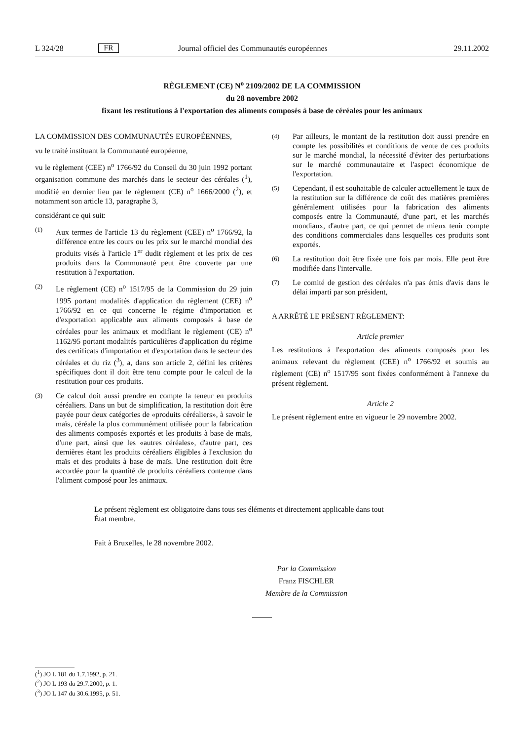L 324/28 FR Journal officiel des Communautés européennes 29.11.2002
RÈGLEMENT (CE) N<sup>o</sup> 2109/2002 DE LA COMMISSION
du 28 novembre 2002
fixant les restitutions à l'exportation des aliments composés à base de céréales pour les animaux
LA COMMISSION DES COMMUNAUTÉS EUROPÉENNES,
vu le traité instituant la Communauté européenne,
vu le règlement (CEE) n<sup>o</sup> 1766/92 du Conseil du 30 juin 1992 portant organisation commune des marchés dans le secteur des céréales (<sup>1</sup>), modifié en dernier lieu par le règlement (CE) n<sup>o</sup> 1666/2000 (<sup>2</sup>), et notamment son article 13, paragraphe 3,
considérant ce qui suit:
(1) Aux termes de l'article 13 du règlement (CEE) n<sup>o</sup> 1766/92, la différence entre les cours ou les prix sur le marché mondial des produits visés à l'article 1<sup>er</sup> dudit règlement et les prix de ces produits dans la Communauté peut être couverte par une restitution à l'exportation.
(2) Le règlement (CE) n<sup>o</sup> 1517/95 de la Commission du 29 juin 1995 portant modalités d'application du règlement (CEE) n<sup>o</sup> 1766/92 en ce qui concerne le régime d'importation et d'exportation applicable aux aliments composés à base de céréales pour les animaux et modifiant le règlement (CE) n<sup>o</sup> 1162/95 portant modalités particulières d'application du régime des certificats d'importation et d'exportation dans le secteur des céréales et du riz (<sup>3</sup>), a, dans son article 2, défini les critères spécifiques dont il doit être tenu compte pour le calcul de la restitution pour ces produits.
(3) Ce calcul doit aussi prendre en compte la teneur en produits céréaliers. Dans un but de simplification, la restitution doit être payée pour deux catégories de «produits céréaliers», à savoir le maïs, céréale la plus communément utilisée pour la fabrication des aliments composés exportés et les produits à base de maïs, d'une part, ainsi que les «autres céréales», d'autre part, ces dernières étant les produits céréaliers éligibles à l'exclusion du maïs et des produits à base de maïs. Une restitution doit être accordée pour la quantité de produits céréaliers contenue dans l'aliment composé pour les animaux.
(4) Par ailleurs, le montant de la restitution doit aussi prendre en compte les possibilités et conditions de vente de ces produits sur le marché mondial, la nécessité d'éviter des perturbations sur le marché communautaire et l'aspect économique de l'exportation.
(5) Cependant, il est souhaitable de calculer actuellement le taux de la restitution sur la différence de coût des matières premières généralement utilisées pour la fabrication des aliments composés entre la Communauté, d'une part, et les marchés mondiaux, d'autre part, ce qui permet de mieux tenir compte des conditions commerciales dans lesquelles ces produits sont exportés.
(6) La restitution doit être fixée une fois par mois. Elle peut être modifiée dans l'intervalle.
(7) Le comité de gestion des céréales n'a pas émis d'avis dans le délai imparti par son président,
A ARRÊTÉ LE PRÉSENT RÈGLEMENT:
Article premier
Les restitutions à l'exportation des aliments composés pour les animaux relevant du règlement (CEE) n<sup>o</sup> 1766/92 et soumis au règlement (CE) n<sup>o</sup> 1517/95 sont fixées conformément à l'annexe du présent règlement.
Article 2
Le présent règlement entre en vigueur le 29 novembre 2002.
Le présent règlement est obligatoire dans tous ses éléments et directement applicable dans tout État membre.
Fait à Bruxelles, le 28 novembre 2002.
Par la Commission
Franz FISCHLER
Membre de la Commission
(<sup>1</sup>) JO L 181 du 1.7.1992, p. 21.
(<sup>2</sup>) JO L 193 du 29.7.2000, p. 1.
(<sup>3</sup>) JO L 147 du 30.6.1995, p. 51.